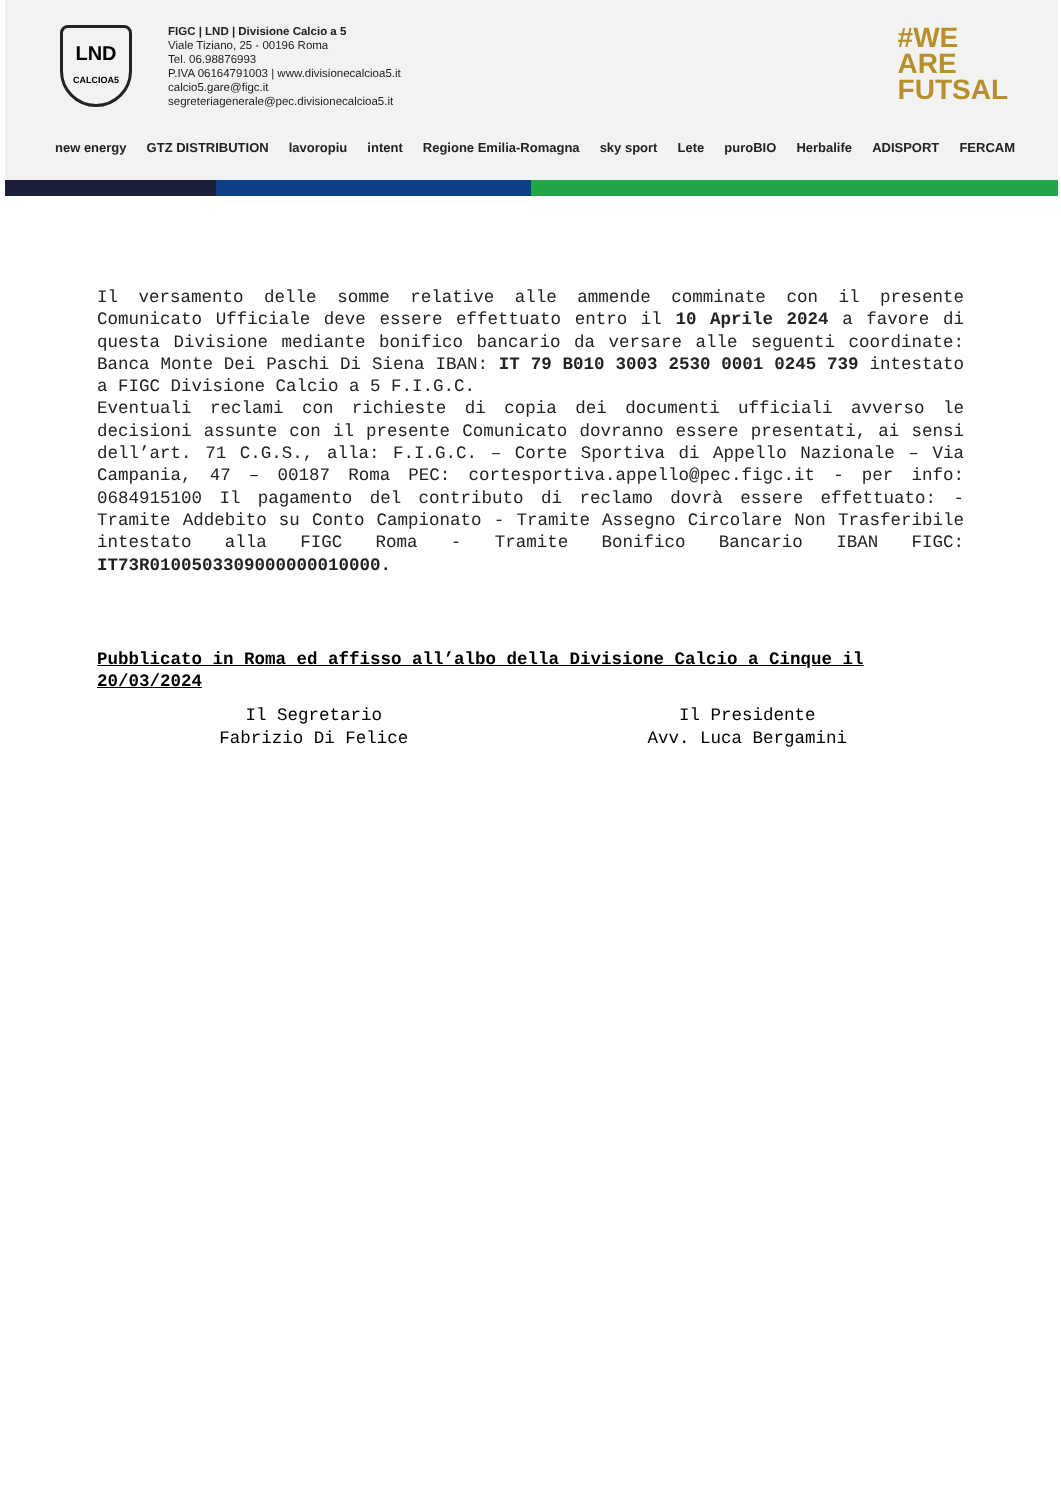LND
CALCIOA5
FIGC | LND | Divisione Calcio a 5
Viale Tiziano, 25 - 00196 Roma
Tel. 06.98876993
P.IVA 06164791003 | www.divisionecalcioa5.it
calcio5.gare@figc.it
segreteriagenerale@pec.divisionecalcioa5.it
#WE
ARE
FUTSAL
new energy GTZ DISTRIBUTION lavoropiu intent Regione Emilia-Romagna sky sport Lete puroBIO Herbalife ADISPORT FERCAM
Il versamento delle somme relative alle ammende comminate con il presente Comunicato Ufficiale deve essere effettuato entro il 10 Aprile 2024 a favore di questa Divisione mediante bonifico bancario da versare alle seguenti coordinate: Banca Monte Dei Paschi Di Siena IBAN: IT 79 B010 3003 2530 0001 0245 739 intestato a FIGC Divisione Calcio a 5 F.I.G.C.
Eventuali reclami con richieste di copia dei documenti ufficiali avverso le decisioni assunte con il presente Comunicato dovranno essere presentati, ai sensi dell’art. 71 C.G.S., alla: F.I.G.C. – Corte Sportiva di Appello Nazionale – Via Campania, 47 – 00187 Roma PEC: cortesportiva.appello@pec.figc.it - per info: 0684915100 Il pagamento del contributo di reclamo dovrà essere effettuato: - Tramite Addebito su Conto Campionato - Tramite Assegno Circolare Non Trasferibile intestato alla FIGC Roma - Tramite Bonifico Bancario IBAN FIGC: IT73R0100503309000000010000.
Pubblicato in Roma ed affisso all’albo della Divisione Calcio a Cinque il 20/03/2024
Il Segretario
Fabrizio Di Felice
Il Presidente
Avv. Luca Bergamini